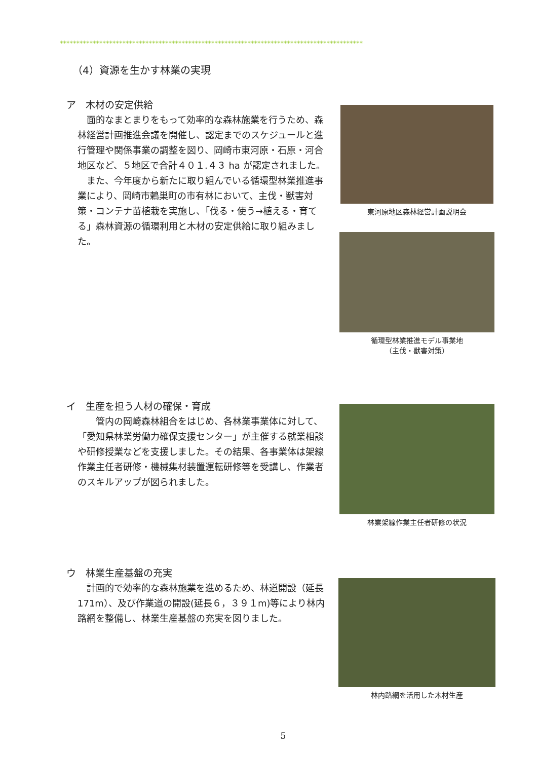********************************************************************************************
（4）資源を生かす林業の実現
ア　木材の安定供給
面的なまとまりをもって効率的な森林施業を行うため、森林経営計画推進会議を開催し、認定までのスケジュールと進行管理や関係事業の調整を図り、岡崎市東河原・石原・河合地区など、５地区で合計４０１.４３ ha が認定されました。
また、今年度から新たに取り組んでいる循環型林業推進事業により、岡崎市鶫巣町の市有林において、主伐・獣害対策・コンテナ苗植栽を実施し、「伐る・使う→植える・育てる」森林資源の循環利用と木材の安定供給に取り組みました。
東河原地区森林経営計画説明会
循環型林業推進モデル事業地
（主伐・獣害対策）
イ　生産を担う人材の確保・育成
　管内の岡崎森林組合をはじめ、各林業事業体に対して、「愛知県林業労働力確保支援センター」が主催する就業相談や研修授業などを支援しました。その結果、各事業体は架線作業主任者研修・機械集材装置運転研修等を受講し、作業者のスキルアップが図られました。
林業架線作業主任者研修の状況
ウ　林業生産基盤の充実
計画的で効率的な森林施業を進めるため、林道開設（延長 171m）、及び作業道の開設(延長６，３９１m)等により林内路網を整備し、林業生産基盤の充実を図りました。
林内路網を活用した木材生産
5